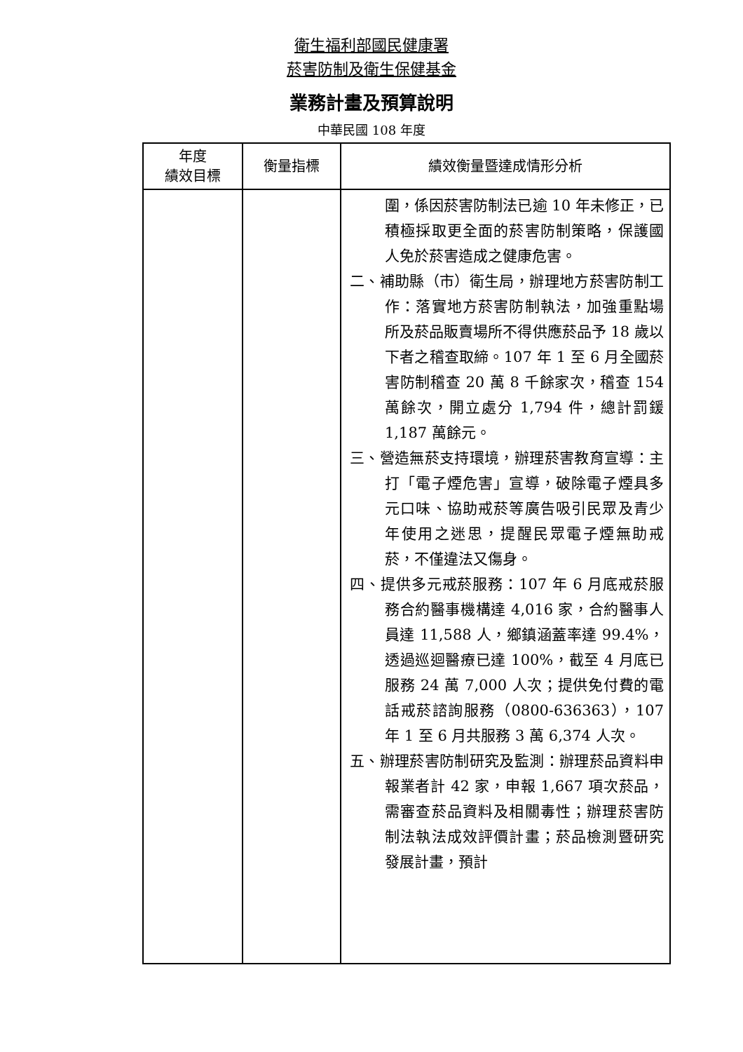衛生福利部國民健康署
菸害防制及衛生保健基金
業務計畫及預算說明
中華民國 108 年度
| 年度 績效目標 | 衡量指標 | 績效衡量暨達成情形分析 |
| --- | --- | --- |
| | | 圍，係因菸害防制法已逾 10 年未修正，已積極採取更全面的菸害防制策略，保護國人免於菸害造成之健康危害。 二、補助縣（市）衛生局，辦理地方菸害防制工作：落實地方菸害防制執法，加強重點場所及菸品販賣場所不得供應菸品予 18 歲以下者之稽查取締。107 年 1 至 6 月全國菸害防制稽查 20 萬 8 千餘家次，稽查 154 萬餘次，開立處分 1,794 件，總計罰鍰 1,187 萬餘元。 三、營造無菸支持環境，辦理菸害教育宣導：主打「電子煙危害」宣導，破除電子煙具多元口味、協助戒菸等廣告吸引民眾及青少年使用之迷思，提醒民眾電子煙無助戒菸，不僅違法又傷身。 四、提供多元戒菸服務：107 年 6 月底戒菸服務合約醫事機構達 4,016 家，合約醫事人員達 11,588 人，鄉鎮涵蓋率達 99.4%，透過巡迴醫療已達 100%，截至 4 月底已服務 24 萬 7,000 人次；提供免付費的電話戒菸諮詢服務（0800-636363），107 年 1 至 6 月共服務 3 萬 6,374 人次。 五、辦理菸害防制研究及監測：辦理菸品資料申報業者計 42 家，申報 1,667 項次菸品，需審查菸品資料及相關毒性；辦理菸害防制法執法成效評價計畫；菸品檢測暨研究發展計畫，預計 |